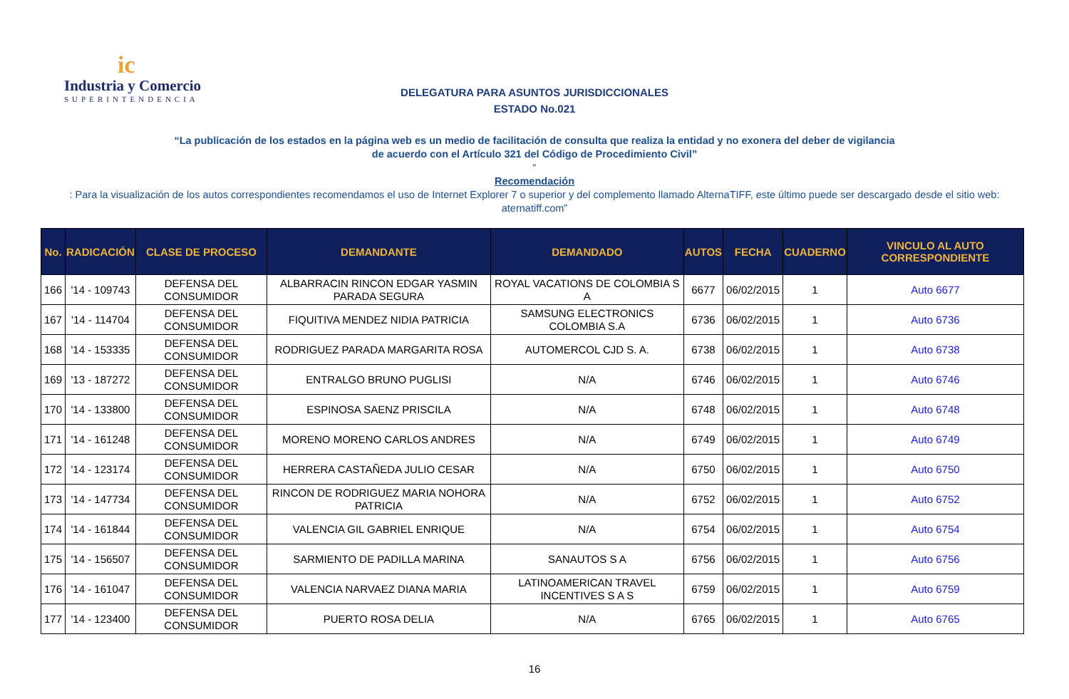ic
Industria y Comercio
SUPERINTENDENCIA
DELEGATURA PARA ASUNTOS JURISDICCIONALES
ESTADO No.021
“La publicación de los estados en la página web es un medio de facilitación de consulta que realiza la entidad y no exonera del deber de vigilancia
de acuerdo con el Artículo 321 del Código de Procedimiento Civil”
“Recomendación: Para la visualización de los autos correspondientes recomendamos el uso de Internet Explorer 7 o superior y del complemento llamado AlternaTIFF, este último puede ser descargado desde el sitio web:
aternatiff.com”
| No. | RADICACIÓN | CLASE DE PROCESO | DEMANDANTE | DEMANDADO | AUTOS | FECHA | CUADERNO | VINCULO AL AUTO CORRESPONDIENTE |
| --- | --- | --- | --- | --- | --- | --- | --- | --- |
| 166 | '14 - 109743 | DEFENSA DEL CONSUMIDOR | ALBARRACIN RINCON EDGAR YASMIN PARADA SEGURA | ROYAL VACATIONS DE COLOMBIA S A | 6677 | 06/02/2015 | 1 | Auto 6677 |
| 167 | '14 - 114704 | DEFENSA DEL CONSUMIDOR | FIQUITIVA MENDEZ NIDIA PATRICIA | SAMSUNG ELECTRONICS COLOMBIA S.A | 6736 | 06/02/2015 | 1 | Auto 6736 |
| 168 | '14 - 153335 | DEFENSA DEL CONSUMIDOR | RODRIGUEZ PARADA MARGARITA ROSA | AUTOMERCOL CJD S. A. | 6738 | 06/02/2015 | 1 | Auto 6738 |
| 169 | '13 - 187272 | DEFENSA DEL CONSUMIDOR | ENTRALGO BRUNO PUGLISI | N/A | 6746 | 06/02/2015 | 1 | Auto 6746 |
| 170 | '14 - 133800 | DEFENSA DEL CONSUMIDOR | ESPINOSA SAENZ PRISCILA | N/A | 6748 | 06/02/2015 | 1 | Auto 6748 |
| 171 | '14 - 161248 | DEFENSA DEL CONSUMIDOR | MORENO MORENO CARLOS ANDRES | N/A | 6749 | 06/02/2015 | 1 | Auto 6749 |
| 172 | '14 - 123174 | DEFENSA DEL CONSUMIDOR | HERRERA CASTAÑEDA JULIO CESAR | N/A | 6750 | 06/02/2015 | 1 | Auto 6750 |
| 173 | '14 - 147734 | DEFENSA DEL CONSUMIDOR | RINCON DE RODRIGUEZ MARIA NOHORA PATRICIA | N/A | 6752 | 06/02/2015 | 1 | Auto 6752 |
| 174 | '14 - 161844 | DEFENSA DEL CONSUMIDOR | VALENCIA GIL GABRIEL ENRIQUE | N/A | 6754 | 06/02/2015 | 1 | Auto 6754 |
| 175 | '14 - 156507 | DEFENSA DEL CONSUMIDOR | SARMIENTO DE PADILLA MARINA | SANAUTOS S A | 6756 | 06/02/2015 | 1 | Auto 6756 |
| 176 | '14 - 161047 | DEFENSA DEL CONSUMIDOR | VALENCIA NARVAEZ DIANA MARIA | LATINOAMERICAN TRAVEL INCENTIVES S A S | 6759 | 06/02/2015 | 1 | Auto 6759 |
| 177 | '14 - 123400 | DEFENSA DEL CONSUMIDOR | PUERTO ROSA DELIA | N/A | 6765 | 06/02/2015 | 1 | Auto 6765 |
16